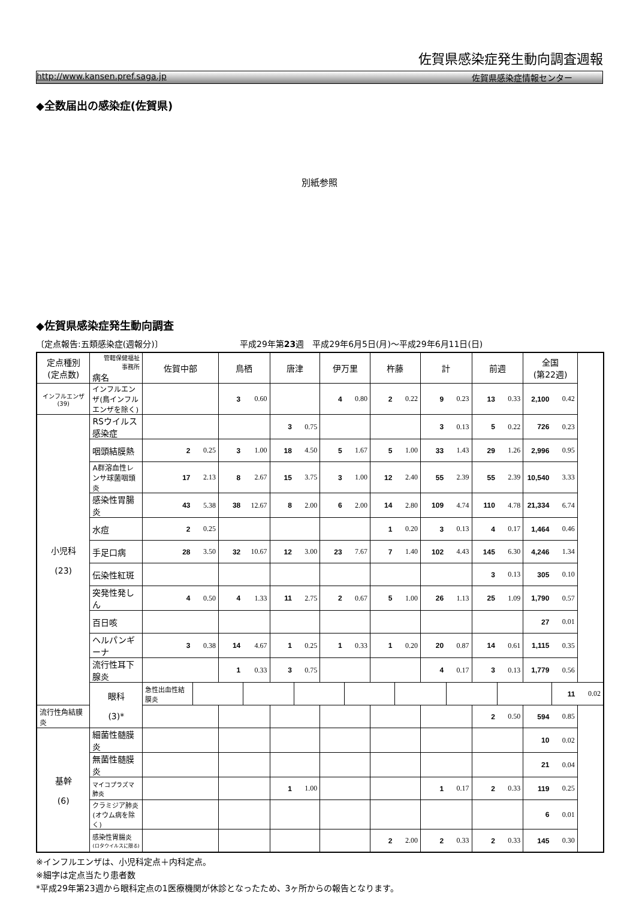佐賀県感染症発生動向調査週報
http://www.kansen.pref.saga.jp 佐賀県感染症情報センター
◆全数届出の感染症(佐賀県)
別紙参照
◆佐賀県感染症発生動向調査
〔定点報告:五類感染症(週報分)〕 平成29年第23週　平成29年6月5日(月)～平成29年6月11日(日)
| 定点種別 (定点数) | 管轄保健福祉 事務所 病名 | 佐賀中部 | | 鳥栖 | | 唐津 | | 伊万里 | | 杵藤 | | 計 | | 前週 | | 全国 (第22週) | | |
| --- | --- | --- | --- | --- | --- | --- | --- | --- | --- | --- | --- | --- | --- | --- | --- | --- | --- | --- |
| インフルエンザ (39) | インフルエンザ(鳥インフルエンザを除く) | | | 3 | 0.60 | | | 4 | 0.80 | 2 | 0.22 | 9 | 0.23 | 13 | 0.33 | 2,100 | 0.42 | |
| 小児科 (23) | RSウイルス感染症 | | | | | 3 | 0.75 | | | | | 3 | 0.13 | 5 | 0.22 | 726 | 0.23 | |
| | 咽頭結膜熱 | 2 | 0.25 | 3 | 1.00 | 18 | 4.50 | 5 | 1.67 | 5 | 1.00 | 33 | 1.43 | 29 | 1.26 | 2,996 | 0.95 | |
| | A群溶血性レンサ球菌咽頭炎 | 17 | 2.13 | 8 | 2.67 | 15 | 3.75 | 3 | 1.00 | 12 | 2.40 | 55 | 2.39 | 55 | 2.39 | 10,540 | 3.33 | |
| | 感染性胃腸炎 | 43 | 5.38 | 38 | 12.67 | 8 | 2.00 | 6 | 2.00 | 14 | 2.80 | 109 | 4.74 | 110 | 4.78 | 21,334 | 6.74 | |
| | 水痘 | 2 | 0.25 | | | | | | | 1 | 0.20 | 3 | 0.13 | 4 | 0.17 | 1,464 | 0.46 | |
| | 手足口病 | 28 | 3.50 | 32 | 10.67 | 12 | 3.00 | 23 | 7.67 | 7 | 1.40 | 102 | 4.43 | 145 | 6.30 | 4,246 | 1.34 | |
| | 伝染性紅斑 | | | | | | | | | | | | | 3 | 0.13 | 305 | 0.10 | |
| | 突発性発しん | 4 | 0.50 | 4 | 1.33 | 11 | 2.75 | 2 | 0.67 | 5 | 1.00 | 26 | 1.13 | 25 | 1.09 | 1,790 | 0.57 | |
| | 百日咳 | | | | | | | | | | | | | | | 27 | 0.01 | |
| | ヘルパンギーナ | 3 | 0.38 | 14 | 4.67 | 1 | 0.25 | 1 | 0.33 | 1 | 0.20 | 20 | 0.87 | 14 | 0.61 | 1,115 | 0.35 | |
| | 流行性耳下腺炎 | | | 1 | 0.33 | 3 | 0.75 | | | | | 4 | 0.17 | 3 | 0.13 | 1,779 | 0.56 | |
| | 眼科 (3)* | 急性出血性結膜炎 | | | | | | | | | | | | | | | 11 | 0.02 |
| 流行性角結膜炎 | | | | | | | | | | | | | | 2 | 0.50 | 594 | 0.85 | |
| 基幹 (6) | 細菌性髄膜炎 | | | | | | | | | | | | | | | 10 | 0.02 | |
| | 無菌性髄膜炎 | | | | | | | | | | | | | | | 21 | 0.04 | |
| | マイコプラズマ肺炎 | | | | | 1 | 1.00 | | | | | 1 | 0.17 | 2 | 0.33 | 119 | 0.25 | |
| | クラミジア肺炎(オウム病を除く) | | | | | | | | | | | | | | | 6 | 0.01 | |
| | 感染性胃腸炎 (ロタウイルスに限る) | | | | | | | | | 2 | 2.00 | 2 | 0.33 | 2 | 0.33 | 145 | 0.30 | |
※インフルエンザは、小児科定点＋内科定点。
※細字は定点当たり患者数
*平成29年第23週から眼科定点の1医療機関が休診となったため、3ヶ所からの報告となります。